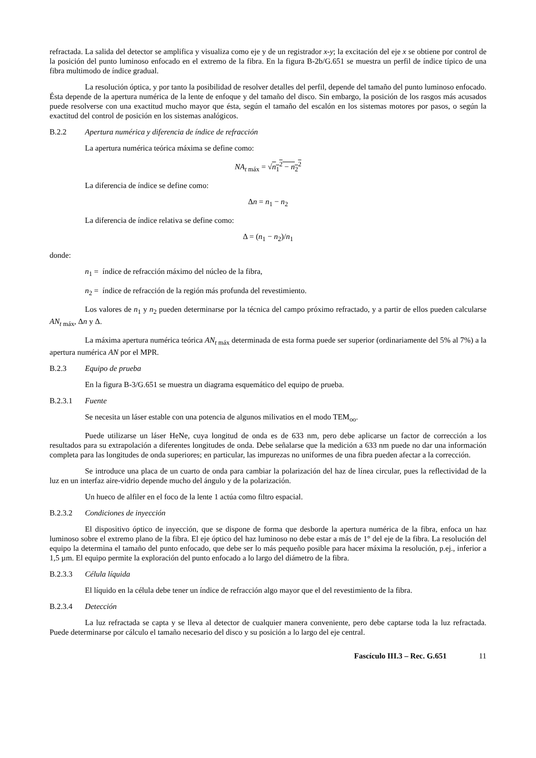refractada. La salida del detector se amplifica y visualiza como eje y de un registrador x-y; la excitación del eje x se obtiene por control de la posición del punto luminoso enfocado en el extremo de la fibra. En la figura B-2b/G.651 se muestra un perfil de índice típico de una fibra multimodo de índice gradual.
La resolución óptica, y por tanto la posibilidad de resolver detalles del perfil, depende del tamaño del punto luminoso enfocado. Ésta depende de la apertura numérica de la lente de enfoque y del tamaño del disco. Sin embargo, la posición de los rasgos más acusados puede resolverse con una exactitud mucho mayor que ésta, según el tamaño del escalón en los sistemas motores por pasos, o según la exactitud del control de posición en los sistemas analógicos.
B.2.2 Apertura numérica y diferencia de índice de refracción
La apertura numérica teórica máxima se define como:
NA<sub>t máx</sub> = √n<sub>1</sub><sup>2</sup> − n<sub>2</sub><sup>2</sup>
La diferencia de índice se define como:
Δn = n<sub>1</sub> − n<sub>2</sub>
La diferencia de índice relativa se define como:
Δ = (n<sub>1</sub> − n<sub>2</sub>)/n<sub>1</sub>
donde:
n<sub>1</sub> = índice de refracción máximo del núcleo de la fibra,
n<sub>2</sub> = índice de refracción de la región más profunda del revestimiento.
Los valores de n<sub>1</sub> y n<sub>2</sub> pueden determinarse por la técnica del campo próximo refractado, y a partir de ellos pueden calcularse AN<sub>t máx</sub>, Δn y Δ.
La máxima apertura numérica teórica AN<sub>t máx</sub> determinada de esta forma puede ser superior (ordinariamente del 5% al 7%) a la apertura numérica AN por el MPR.
B.2.3 Equipo de prueba
En la figura B-3/G.651 se muestra un diagrama esquemático del equipo de prueba.
B.2.3.1 Fuente
Se necesita un láser estable con una potencia de algunos milivatios en el modo TEM<sub>oo</sub>.
Puede utilizarse un láser HeNe, cuya longitud de onda es de 633 nm, pero debe aplicarse un factor de corrección a los resultados para su extrapolación a diferentes longitudes de onda. Debe señalarse que la medición a 633 nm puede no dar una información completa para las longitudes de onda superiores; en particular, las impurezas no uniformes de una fibra pueden afectar a la corrección.
Se introduce una placa de un cuarto de onda para cambiar la polarización del haz de línea circular, pues la reflectividad de la luz en un interfaz aire-vidrio depende mucho del ángulo y de la polarización.
Un hueco de alfiler en el foco de la lente 1 actúa como filtro espacial.
B.2.3.2 Condiciones de inyección
El dispositivo óptico de inyección, que se dispone de forma que desborde la apertura numérica de la fibra, enfoca un haz luminoso sobre el extremo plano de la fibra. El eje óptico del haz luminoso no debe estar a más de 1° del eje de la fibra. La resolución del equipo la determina el tamaño del punto enfocado, que debe ser lo más pequeño posible para hacer máxima la resolución, p.ej., inferior a 1,5 µm. El equipo permite la exploración del punto enfocado a lo largo del diámetro de la fibra.
B.2.3.3 Célula líquida
El líquido en la célula debe tener un índice de refracción algo mayor que el del revestimiento de la fibra.
B.2.3.4 Detección
La luz refractada se capta y se lleva al detector de cualquier manera conveniente, pero debe captarse toda la luz refractada. Puede determinarse por cálculo el tamaño necesario del disco y su posición a lo largo del eje central.
Fascículo III.3 – Rec. G.651 11